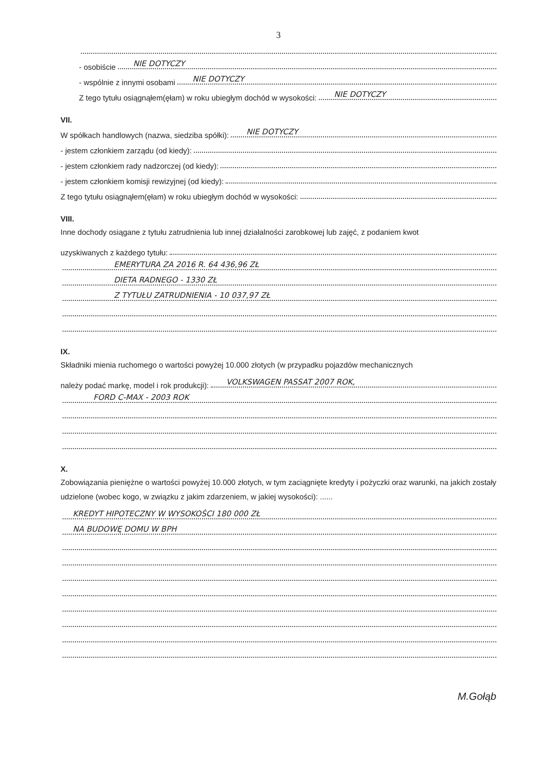3
- osobiście NIE DOTYCZY
- wspólnie z innymi osobami NIE DOTYCZY
Z tego tytułu osiągnąłem(ęłam) w roku ubiegłym dochód w wysokości: NIE DOTYCZY
VII.
W spółkach handlowych (nazwa, siedziba spółki): NIE DOTYCZY
- jestem członkiem zarządu (od kiedy):
- jestem członkiem rady nadzorczej (od kiedy):
- jestem członkiem komisji rewizyjnej (od kiedy):
Z tego tytułu osiągnąłem(ęłam) w roku ubiegłym dochód w wysokości:
VIII.
Inne dochody osiągane z tytułu zatrudnienia lub innej działalności zarobkowej lub zajęć, z podaniem kwot
uzyskiwanych z każdego tytułu:
EMERYTURA ZA 2016 R. 64 436,96 ZŁ
DIETA RADNEGO - 1330 ZŁ
Z TYTUŁU ZATRUDNIENIA - 10 037,97 ZŁ
IX.
Składniki mienia ruchomego o wartości powyżej 10.000 złotych (w przypadku pojazdów mechanicznych
należy podać markę, model i rok produkcji): VOLKSWAGEN PASSAT 2007 ROK,
FORD C-MAX - 2003 ROK
X.
Zobowiązania pieniężne o wartości powyżej 10.000 złotych, w tym zaciągnięte kredyty i pożyczki oraz warunki, na jakich zostały udzielone (wobec kogo, w związku z jakim zdarzeniem, w jakiej wysokości): ......
KREDYT HIPOTECZNY W WYSOKOŚCI 180 000 ZŁ
NA BUDOWĘ DOMU W BPH
M.Gołąb